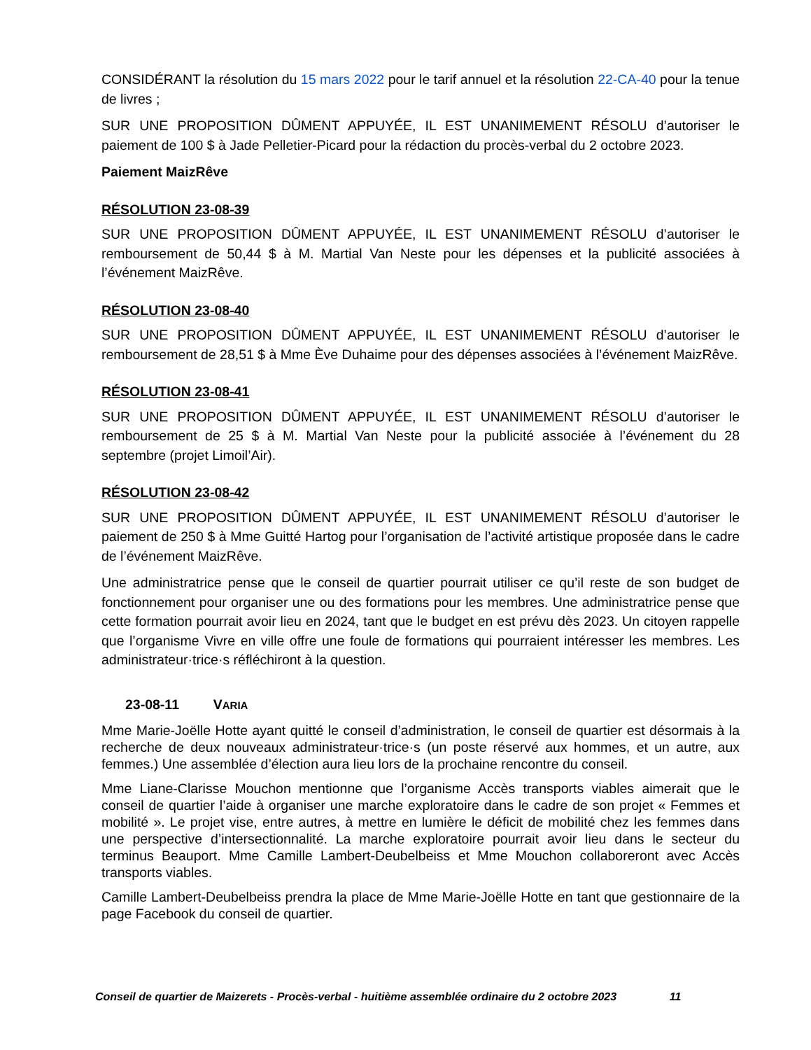CONSIDÉRANT la résolution du 15 mars 2022 pour le tarif annuel et la résolution 22-CA-40 pour la tenue de livres ;
SUR UNE PROPOSITION DÛMENT APPUYÉE, IL EST UNANIMEMENT RÉSOLU d’autoriser le paiement de 100 $ à Jade Pelletier-Picard pour la rédaction du procès-verbal du 2 octobre 2023.
Paiement MaizRêve
RÉSOLUTION 23-08-39
SUR UNE PROPOSITION DÛMENT APPUYÉE, IL EST UNANIMEMENT RÉSOLU d’autoriser le remboursement de 50,44 $ à M. Martial Van Neste pour les dépenses et la publicité associées à l’événement MaizRêve.
RÉSOLUTION 23-08-40
SUR UNE PROPOSITION DÛMENT APPUYÉE, IL EST UNANIMEMENT RÉSOLU d’autoriser le remboursement de 28,51 $ à Mme Ève Duhaime pour des dépenses associées à l’événement MaizRêve.
RÉSOLUTION 23-08-41
SUR UNE PROPOSITION DÛMENT APPUYÉE, IL EST UNANIMEMENT RÉSOLU d’autoriser le remboursement de 25 $ à M. Martial Van Neste pour la publicité associée à l’événement du 28 septembre (projet Limoil’Air).
RÉSOLUTION 23-08-42
SUR UNE PROPOSITION DÛMENT APPUYÉE, IL EST UNANIMEMENT RÉSOLU d’autoriser le paiement de 250 $ à Mme Guitté Hartog pour l’organisation de l’activité artistique proposée dans le cadre de l’événement MaizRêve.
Une administratrice pense que le conseil de quartier pourrait utiliser ce qu’il reste de son budget de fonctionnement pour organiser une ou des formations pour les membres. Une administratrice pense que cette formation pourrait avoir lieu en 2024, tant que le budget en est prévu dès 2023. Un citoyen rappelle que l’organisme Vivre en ville offre une foule de formations qui pourraient intéresser les membres. Les administrateur·trice·s réfléchiront à la question.
23-08-11 VARIA
Mme Marie-Joëlle Hotte ayant quitté le conseil d’administration, le conseil de quartier est désormais à la recherche de deux nouveaux administrateur·trice·s (un poste réservé aux hommes, et un autre, aux femmes.) Une assemblée d’élection aura lieu lors de la prochaine rencontre du conseil.
Mme Liane-Clarisse Mouchon mentionne que l’organisme Accès transports viables aimerait que le conseil de quartier l’aide à organiser une marche exploratoire dans le cadre de son projet « Femmes et mobilité ». Le projet vise, entre autres, à mettre en lumière le déficit de mobilité chez les femmes dans une perspective d’intersectionnalité. La marche exploratoire pourrait avoir lieu dans le secteur du terminus Beauport. Mme Camille Lambert-Deubelbeiss et Mme Mouchon collaboreront avec Accès transports viables.
Camille Lambert-Deubelbeiss prendra la place de Mme Marie-Joëlle Hotte en tant que gestionnaire de la page Facebook du conseil de quartier.
Conseil de quartier de Maizerets - Procès-verbal - huitième assemblée ordinaire du 2 octobre 2023 11